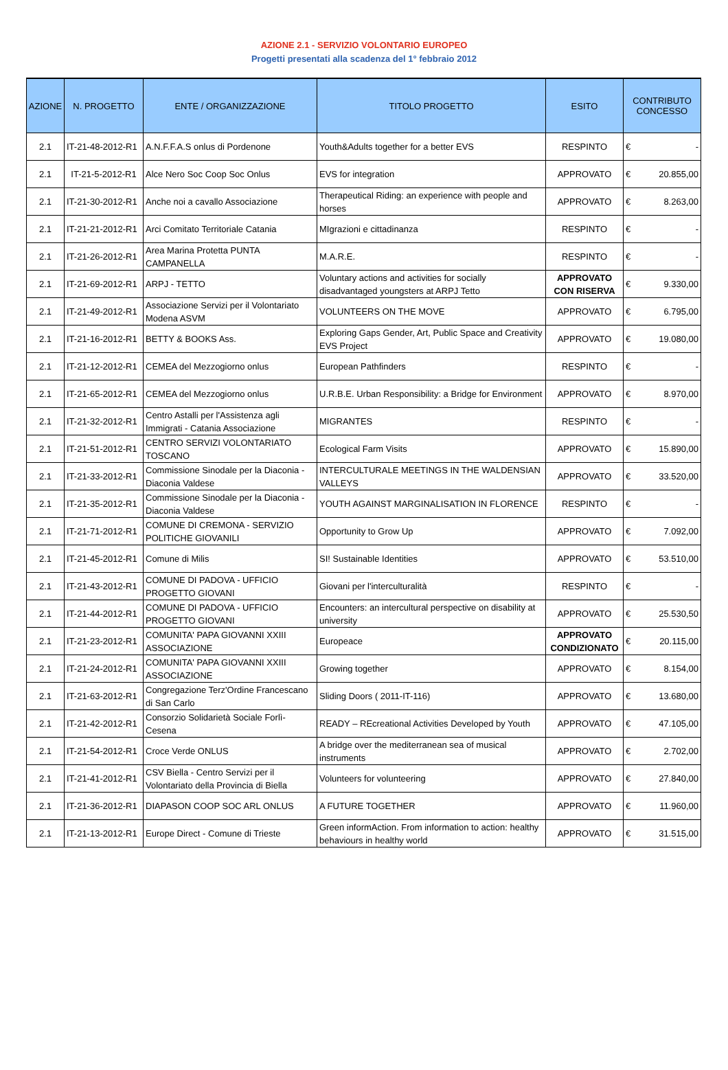AZIONE 2.1 - SERVIZIO VOLONTARIO EUROPEO
Progetti presentati alla scadenza del 1° febbraio 2012
| AZIONE | N. PROGETTO | ENTE / ORGANIZZAZIONE | TITOLO PROGETTO | ESITO | CONTRIBUTO CONCESSO |
| --- | --- | --- | --- | --- | --- |
| 2.1 | IT-21-48-2012-R1 | A.N.F.F.A.S onlus di Pordenone | Youth&Adults together for a better EVS | RESPINTO | € - |
| 2.1 | IT-21-5-2012-R1 | Alce Nero Soc Coop Soc Onlus | EVS for integration | APPROVATO | € 20.855,00 |
| 2.1 | IT-21-30-2012-R1 | Anche noi a cavallo Associazione | Therapeutical Riding: an experience with people and horses | APPROVATO | € 8.263,00 |
| 2.1 | IT-21-21-2012-R1 | Arci Comitato Territoriale Catania | MIgrazioni e cittadinanza | RESPINTO | € - |
| 2.1 | IT-21-26-2012-R1 | Area Marina Protetta PUNTA CAMPANELLA | M.A.R.E. | RESPINTO | € - |
| 2.1 | IT-21-69-2012-R1 | ARPJ - TETTO | Voluntary actions and activities for socially disadvantaged youngsters at ARPJ Tetto | APPROVATO CON RISERVA | € 9.330,00 |
| 2.1 | IT-21-49-2012-R1 | Associazione Servizi per il Volontariato Modena ASVM | VOLUNTEERS ON THE MOVE | APPROVATO | € 6.795,00 |
| 2.1 | IT-21-16-2012-R1 | BETTY & BOOKS Ass. | Exploring Gaps Gender, Art, Public Space and Creativity EVS Project | APPROVATO | € 19.080,00 |
| 2.1 | IT-21-12-2012-R1 | CEMEA del Mezzogiorno onlus | European Pathfinders | RESPINTO | € - |
| 2.1 | IT-21-65-2012-R1 | CEMEA del Mezzogiorno onlus | U.R.B.E. Urban Responsibility: a Bridge for Environment | APPROVATO | € 8.970,00 |
| 2.1 | IT-21-32-2012-R1 | Centro Astalli per l'Assistenza agli Immigrati - Catania Associazione | MIGRANTES | RESPINTO | € - |
| 2.1 | IT-21-51-2012-R1 | CENTRO SERVIZI VOLONTARIATO TOSCANO | Ecological Farm Visits | APPROVATO | € 15.890,00 |
| 2.1 | IT-21-33-2012-R1 | Commissione Sinodale per la Diaconia - Diaconia Valdese | INTERCULTURALE MEETINGS IN THE WALDENSIAN VALLEYS | APPROVATO | € 33.520,00 |
| 2.1 | IT-21-35-2012-R1 | Commissione Sinodale per la Diaconia - Diaconia Valdese | YOUTH AGAINST MARGINALISATION IN FLORENCE | RESPINTO | € - |
| 2.1 | IT-21-71-2012-R1 | COMUNE DI CREMONA - SERVIZIO POLITICHE GIOVANILI | Opportunity to Grow Up | APPROVATO | € 7.092,00 |
| 2.1 | IT-21-45-2012-R1 | Comune di Milis | SI! Sustainable Identities | APPROVATO | € 53.510,00 |
| 2.1 | IT-21-43-2012-R1 | COMUNE DI PADOVA - UFFICIO PROGETTO GIOVANI | Giovani per l'interculturalità | RESPINTO | € - |
| 2.1 | IT-21-44-2012-R1 | COMUNE DI PADOVA - UFFICIO PROGETTO GIOVANI | Encounters: an intercultural perspective on disability at university | APPROVATO | € 25.530,50 |
| 2.1 | IT-21-23-2012-R1 | COMUNITA' PAPA GIOVANNI XXIII ASSOCIAZIONE | Europeace | APPROVATO CONDIZIONATO | € 20.115,00 |
| 2.1 | IT-21-24-2012-R1 | COMUNITA' PAPA GIOVANNI XXIII ASSOCIAZIONE | Growing together | APPROVATO | € 8.154,00 |
| 2.1 | IT-21-63-2012-R1 | Congregazione Terz'Ordine Francescano di San Carlo | Sliding Doors ( 2011-IT-116) | APPROVATO | € 13.680,00 |
| 2.1 | IT-21-42-2012-R1 | Consorzio Solidarietà Sociale Forlì-Cesena | READY – REcreational Activities Developed by Youth | APPROVATO | € 47.105,00 |
| 2.1 | IT-21-54-2012-R1 | Croce Verde ONLUS | A bridge over the mediterranean sea of musical instruments | APPROVATO | € 2.702,00 |
| 2.1 | IT-21-41-2012-R1 | CSV Biella - Centro Servizi per il Volontariato della Provincia di Biella | Volunteers for volunteering | APPROVATO | € 27.840,00 |
| 2.1 | IT-21-36-2012-R1 | DIAPASON COOP SOC ARL ONLUS | A FUTURE TOGETHER | APPROVATO | € 11.960,00 |
| 2.1 | IT-21-13-2012-R1 | Europe Direct - Comune di Trieste | Green informAction. From information to action: healthy behaviours in healthy world | APPROVATO | € 31.515,00 |